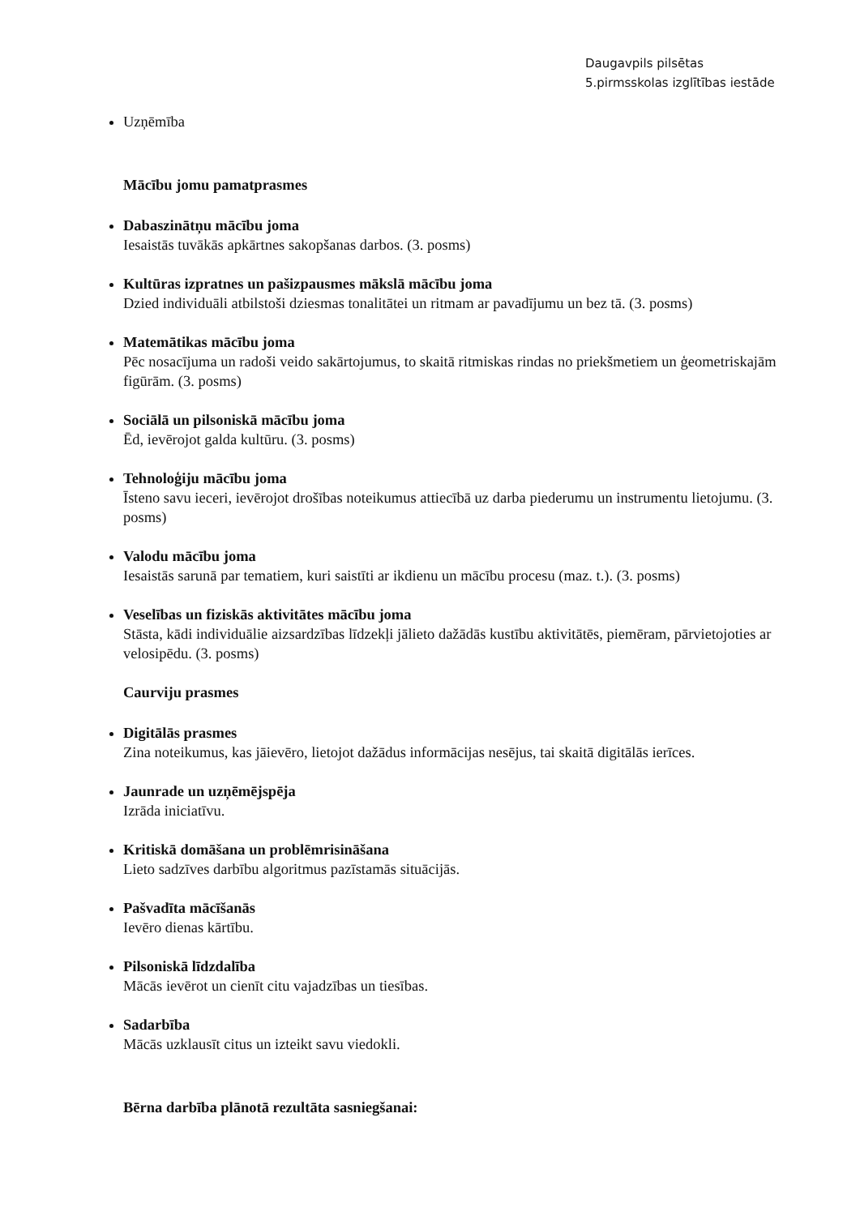Daugavpils pilsētas
5.pirmsskolas izglītības iestāde
Uzņēmība
Mācību jomu pamatprasmes
Dabaszinātņu mācību joma
Iesaistās tuvākās apkārtnes sakopšanas darbos. (3. posms)
Kultūras izpratnes un pašizpausmes mākslā mācību joma
Dzied individuāli atbilstoši dziesmas tonalitātei un ritmam ar pavadījumu un bez tā. (3. posms)
Matemātikas mācību joma
Pēc nosacījuma un radoši veido sakārtojumus, to skaitā ritmiskas rindas no priekšmetiem un ģeometriskajām figūrām. (3. posms)
Sociālā un pilsoniskā mācību joma
Ēd, ievērojot galda kultūru. (3. posms)
Tehnoloģiju mācību joma
Īsteno savu ieceri, ievērojot drošības noteikumus attiecībā uz darba piederumu un instrumentu lietojumu. (3. posms)
Valodu mācību joma
Iesaistās sarunā par tematiem, kuri saistīti ar ikdienu un mācību procesu (maz. t.). (3. posms)
Veselības un fiziskās aktivitātes mācību joma
Stāsta, kādi individuālie aizsardzības līdzekļi jālieto dažādās kustību aktivitātēs, piemēram, pārvietojoties ar velosipēdu. (3. posms)
Caurviju prasmes
Digitālās prasmes
Zina noteikumus, kas jāievēro, lietojot dažādus informācijas nesējus, tai skaitā digitālās ierīces.
Jaunrade un uzņēmējspēja
Izrāda iniciatīvu.
Kritiskā domāšana un problēmrisināšana
Lieto sadzīves darbību algoritmus pazīstamās situācijās.
Pašvadīta mācīšanās
Ievēro dienas kārtību.
Pilsoniskā līdzdalība
Mācās ievērot un cienīt citu vajadzības un tiesības.
Sadarbība
Mācās uzklausīt citus un izteikt savu viedokli.
Bērna darbība plānotā rezultāta sasniegšanai: